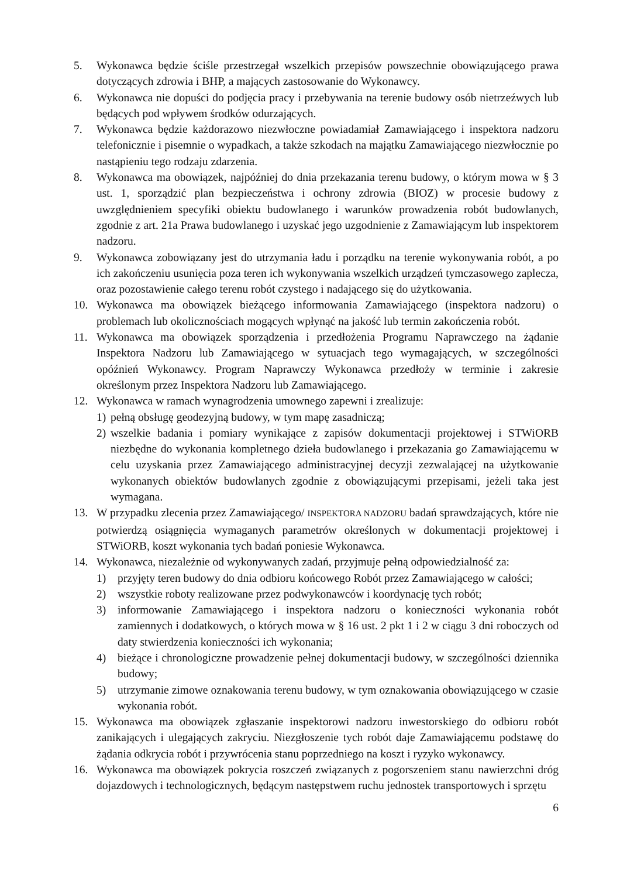5. Wykonawca będzie ściśle przestrzegał wszelkich przepisów powszechnie obowiązującego prawa dotyczących zdrowia i BHP, a mających zastosowanie do Wykonawcy.
6. Wykonawca nie dopuści do podjęcia pracy i przebywania na terenie budowy osób nietrzeźwych lub będących pod wpływem środków odurzających.
7. Wykonawca będzie każdorazowo niezwłoczne powiadamiał Zamawiającego i inspektora nadzoru telefonicznie i pisemnie o wypadkach, a także szkodach na majątku Zamawiającego niezwłocznie po nastąpieniu tego rodzaju zdarzenia.
8. Wykonawca ma obowiązek, najpóźniej do dnia przekazania terenu budowy, o którym mowa w § 3 ust. 1, sporządzić plan bezpieczeństwa i ochrony zdrowia (BIOZ) w procesie budowy z uwzględnieniem specyfiki obiektu budowlanego i warunków prowadzenia robót budowlanych, zgodnie z art. 21a Prawa budowlanego i uzyskać jego uzgodnienie z Zamawiającym lub inspektorem nadzoru.
9. Wykonawca zobowiązany jest do utrzymania ładu i porządku na terenie wykonywania robót, a po ich zakończeniu usunięcia poza teren ich wykonywania wszelkich urządzeń tymczasowego zaplecza, oraz pozostawienie całego terenu robót czystego i nadającego się do użytkowania.
10. Wykonawca ma obowiązek bieżącego informowania Zamawiającego (inspektora nadzoru) o problemach lub okolicznościach mogących wpłynąć na jakość lub termin zakończenia robót.
11. Wykonawca ma obowiązek sporządzenia i przedłożenia Programu Naprawczego na żądanie Inspektora Nadzoru lub Zamawiającego w sytuacjach tego wymagających, w szczególności opóźnień Wykonawcy. Program Naprawczy Wykonawca przedłoży w terminie i zakresie określonym przez Inspektora Nadzoru lub Zamawiającego.
12. Wykonawca w ramach wynagrodzenia umownego zapewni i zrealizuje:
1) pełną obsługę geodezyjną budowy, w tym mapę zasadniczą;
2) wszelkie badania i pomiary wynikające z zapisów dokumentacji projektowej i STWiORB niezbędne do wykonania kompletnego dzieła budowlanego i przekazania go Zamawiającemu w celu uzyskania przez Zamawiającego administracyjnej decyzji zezwalającej na użytkowanie wykonanych obiektów budowlanych zgodnie z obowiązującymi przepisami, jeżeli taka jest wymagana.
13. W przypadku zlecenia przez Zamawiającego/ INSPEKTORA NADZORU badań sprawdzających, które nie potwierdzą osiągnięcia wymaganych parametrów określonych w dokumentacji projektowej i STWiORB, koszt wykonania tych badań poniesie Wykonawca.
14. Wykonawca, niezależnie od wykonywanych zadań, przyjmuje pełną odpowiedzialność za:
1) przyjęty teren budowy do dnia odbioru końcowego Robót przez Zamawiającego w całości;
2) wszystkie roboty realizowane przez podwykonawców i koordynację tych robót;
3) informowanie Zamawiającego i inspektora nadzoru o konieczności wykonania robót zamiennych i dodatkowych, o których mowa w § 16 ust. 2 pkt 1 i 2 w ciągu 3 dni roboczych od daty stwierdzenia konieczności ich wykonania;
4) bieżące i chronologiczne prowadzenie pełnej dokumentacji budowy, w szczególności dziennika budowy;
5) utrzymanie zimowe oznakowania terenu budowy, w tym oznakowania obowiązującego w czasie wykonania robót.
15. Wykonawca ma obowiązek zgłaszanie inspektorowi nadzoru inwestorskiego do odbioru robót zanikających i ulegających zakryciu. Niezgłoszenie tych robót daje Zamawiającemu podstawę do żądania odkrycia robót i przywrócenia stanu poprzedniego na koszt i ryzyko wykonawcy.
16. Wykonawca ma obowiązek pokrycia roszczeń związanych z pogorszeniem stanu nawierzchni dróg dojazdowych i technologicznych, będącym następstwem ruchu jednostek transportowych i sprzętu
6